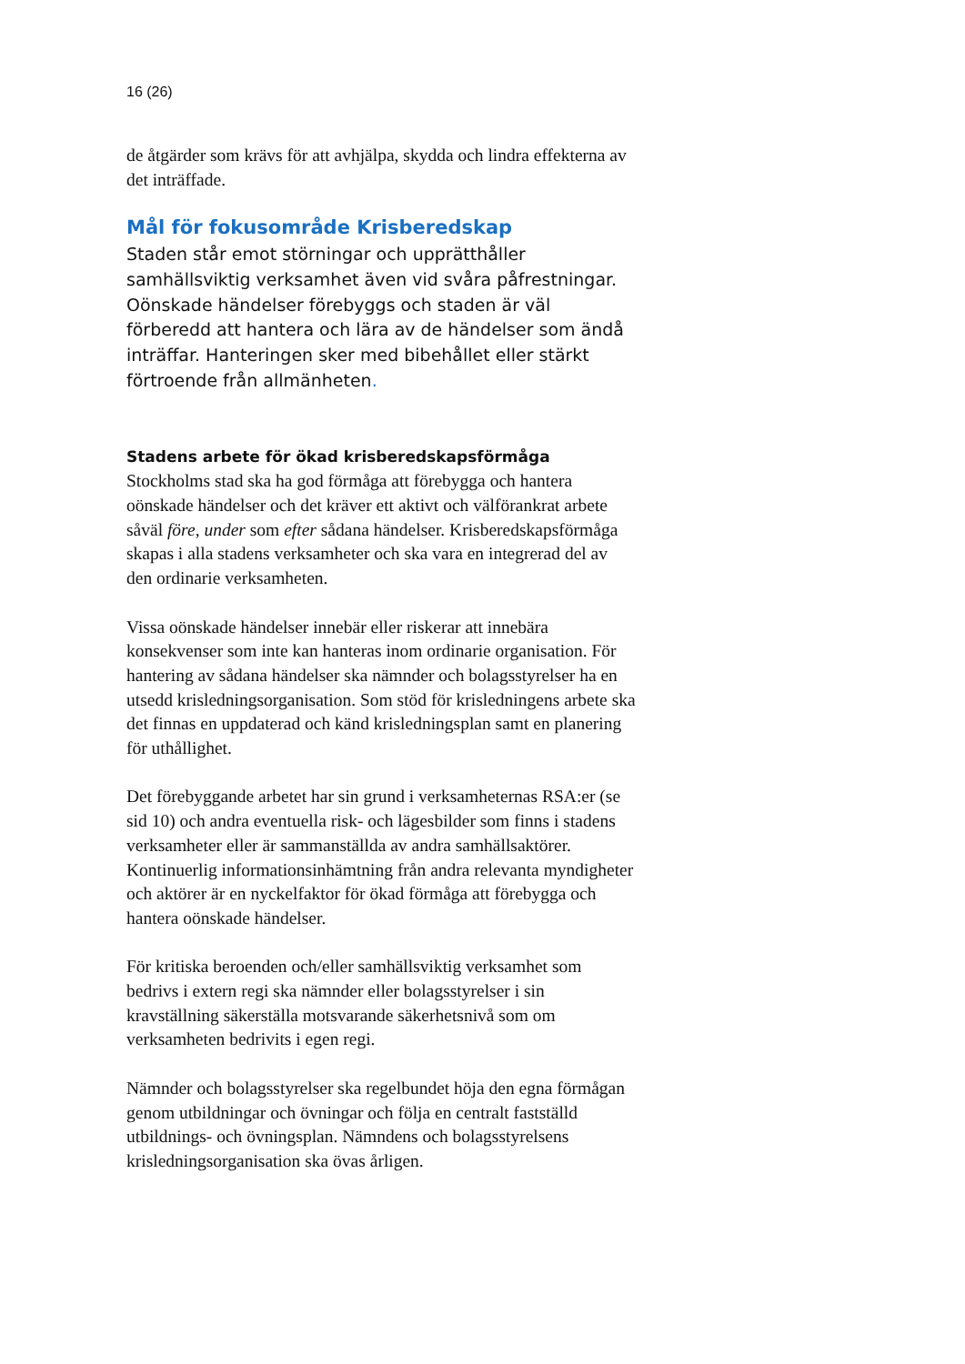16 (26)
de åtgärder som krävs för att avhjälpa, skydda och lindra effekterna av det inträffade.
Mål för fokusområde Krisberedskap
Staden står emot störningar och upprätthåller samhällsviktig verksamhet även vid svåra påfrestningar. Oönskade händelser förebyggs och staden är väl förberedd att hantera och lära av de händelser som ändå inträffar. Hanteringen sker med bibehållet eller stärkt förtroende från allmänheten.
Stadens arbete för ökad krisberedskapsförmåga
Stockholms stad ska ha god förmåga att förebygga och hantera oönskade händelser och det kräver ett aktivt och välförankrat arbete såväl före, under som efter sådana händelser. Krisberedskapsförmåga skapas i alla stadens verksamheter och ska vara en integrerad del av den ordinarie verksamheten.
Vissa oönskade händelser innebär eller riskerar att innebära konsekvenser som inte kan hanteras inom ordinarie organisation. För hantering av sådana händelser ska nämnder och bolagsstyrelser ha en utsedd krisledningsorganisation. Som stöd för krisledningens arbete ska det finnas en uppdaterad och känd krisledningsplan samt en planering för uthållighet.
Det förebyggande arbetet har sin grund i verksamheternas RSA:er (se sid 10) och andra eventuella risk- och lägesbilder som finns i stadens verksamheter eller är sammanställda av andra samhällsaktörer. Kontinuerlig informationsinhämtning från andra relevanta myndigheter och aktörer är en nyckelfaktor för ökad förmåga att förebygga och hantera oönskade händelser.
För kritiska beroenden och/eller samhällsviktig verksamhet som bedrivs i extern regi ska nämnder eller bolagsstyrelser i sin kravställning säkerställa motsvarande säkerhetsnivå som om verksamheten bedrivits i egen regi.
Nämnder och bolagsstyrelser ska regelbundet höja den egna förmågan genom utbildningar och övningar och följa en centralt fastställd utbildnings- och övningsplan. Nämndens och bolagsstyrelsens krisledningsorganisation ska övas årligen.